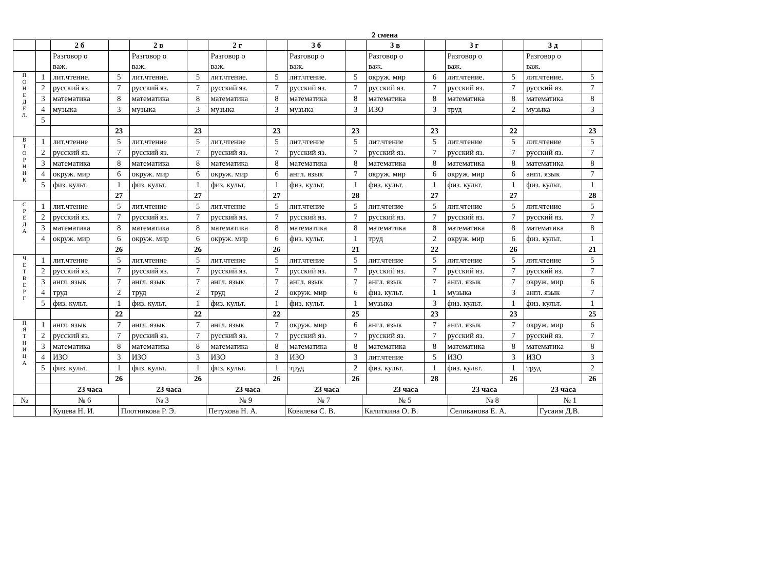2 смена
| | | 2 б | | 2 в | | 2 г | | 3 б | | 3 в | | 3 г | | 3 д | |
| --- | --- | --- | --- | --- | --- | --- | --- | --- | --- | --- | --- | --- | --- | --- | --- |
| | | Разговор о важ. | | Разговор о важ. | | Разговор о важ. | | Разговор о важ. | | Разговор о важ. | | Разговор о важ. | | Разговор о важ. | |
| П О Н Е Д Е Л. | 1 | лит.чтение. | 5 | лит.чтение. | 5 | лит.чтение. | 5 | лит.чтение. | 5 | окруж. мир | 6 | лит.чтение. | 5 | лит.чтение. | 5 |
| | 2 | русский яз. | 7 | русский яз. | 7 | русский яз. | 7 | русский яз. | 7 | русский яз. | 7 | русский яз. | 7 | русский яз. | 7 |
| | 3 | математика | 8 | математика | 8 | математика | 8 | математика | 8 | математика | 8 | математика | 8 | математика | 8 |
| | 4 | музыка | 3 | музыка | 3 | музыка | 3 | музыка | 3 | ИЗО | 3 | труд | 2 | музыка | 3 |
| | 5 | | | | | | | | | | | | | | |
| | | | 23 | | 23 | | 23 | | 23 | | 23 | | 22 | | 23 |
| В Т О Р Н И К | 1 | лит.чтение | 5 | лит.чтение | 5 | лит.чтение | 5 | лит.чтение | 5 | лит.чтение | 5 | лит.чтение | 5 | лит.чтение | 5 |
| | 2 | русский яз. | 7 | русский яз. | 7 | русский яз. | 7 | русский яз. | 7 | русский яз. | 7 | русский яз. | 7 | русский яз. | 7 |
| | 3 | математика | 8 | математика | 8 | математика | 8 | математика | 8 | математика | 8 | математика | 8 | математика | 8 |
| | 4 | окруж. мир | 6 | окруж. мир | 6 | окруж. мир | 6 | англ. язык | 7 | окруж. мир | 6 | окруж. мир | 6 | англ. язык | 7 |
| | 5 | физ. культ. | 1 | физ. культ. | 1 | физ. культ. | 1 | физ. культ. | 1 | физ. культ. | 1 | физ. культ. | 1 | физ. культ. | 1 |
| | | | 27 | | 27 | | 27 | | 28 | | 27 | | 27 | | 28 |
| С Р Е Д А | 1 | лит.чтение | 5 | лит.чтение | 5 | лит.чтение | 5 | лит.чтение | 5 | лит.чтение | 5 | лит.чтение | 5 | лит.чтение | 5 |
| | 2 | русский яз. | 7 | русский яз. | 7 | русский яз. | 7 | русский яз. | 7 | русский яз. | 7 | русский яз. | 7 | русский яз. | 7 |
| | 3 | математика | 8 | математика | 8 | математика | 8 | математика | 8 | математика | 8 | математика | 8 | математика | 8 |
| | 4 | окруж. мир | 6 | окруж. мир | 6 | окруж. мир | 6 | физ. культ. | 1 | труд | 2 | окруж. мир | 6 | физ. культ. | 1 |
| | | | 26 | | 26 | | 26 | | 21 | | 22 | | 26 | | 21 |
| Ч Е Т В Е Р Г | 1 | лит.чтение | 5 | лит.чтение | 5 | лит.чтение | 5 | лит.чтение | 5 | лит.чтение | 5 | лит.чтение | 5 | лит.чтение | 5 |
| | 2 | русский яз. | 7 | русский яз. | 7 | русский яз. | 7 | русский яз. | 7 | русский яз. | 7 | русский яз. | 7 | русский яз. | 7 |
| | 3 | англ. язык | 7 | англ. язык | 7 | англ. язык | 7 | англ. язык | 7 | англ. язык | 7 | англ. язык | 7 | окруж. мир | 6 |
| | 4 | труд | 2 | труд | 2 | труд | 2 | окруж. мир | 6 | физ. культ. | 1 | музыка | 3 | англ. язык | 7 |
| | 5 | физ. культ. | 1 | физ. культ. | 1 | физ. культ. | 1 | физ. культ. | 1 | музыка | 3 | физ. культ. | 1 | физ. культ. | 1 |
| | | | 22 | | 22 | | 22 | | 25 | | 23 | | 23 | | 25 |
| П Я Т Н И Ц А | 1 | англ. язык | 7 | англ. язык | 7 | англ. язык | 7 | окруж. мир | 6 | англ. язык | 7 | англ. язык | 7 | окруж. мир | 6 |
| | 2 | русский яз. | 7 | русский яз. | 7 | русский яз. | 7 | русский яз. | 7 | русский яз. | 7 | русский яз. | 7 | русский яз. | 7 |
| | 3 | математика | 8 | математика | 8 | математика | 8 | математика | 8 | математика | 8 | математика | 8 | математика | 8 |
| | 4 | ИЗО | 3 | ИЗО | 3 | ИЗО | 3 | ИЗО | 3 | лит.чтение | 5 | ИЗО | 3 | ИЗО | 3 |
| | 5 | физ. культ. | 1 | физ. культ. | 1 | физ. культ. | 1 | труд | 2 | физ. культ. | 1 | физ. культ. | 1 | труд | 2 |
| | | | 26 | | 26 | | 26 | | 26 | | 28 | | 26 | | 26 |
| | | 23 часа | | 23 часа | | 23 часа | | 23 часа | | 23 часа | | 23 часа | | 23 часа | |
| № | | № 6 | № 3 | № 9 | № 7 | № 5 | № 8 | № 1 |
| | | Куцева Н. И. | Плотникова Р. Э. | Петухова Н. А. | Ковалева С. В. | Калиткина О. В. | Селиванова Е. А. | Гусаим Д.В. |